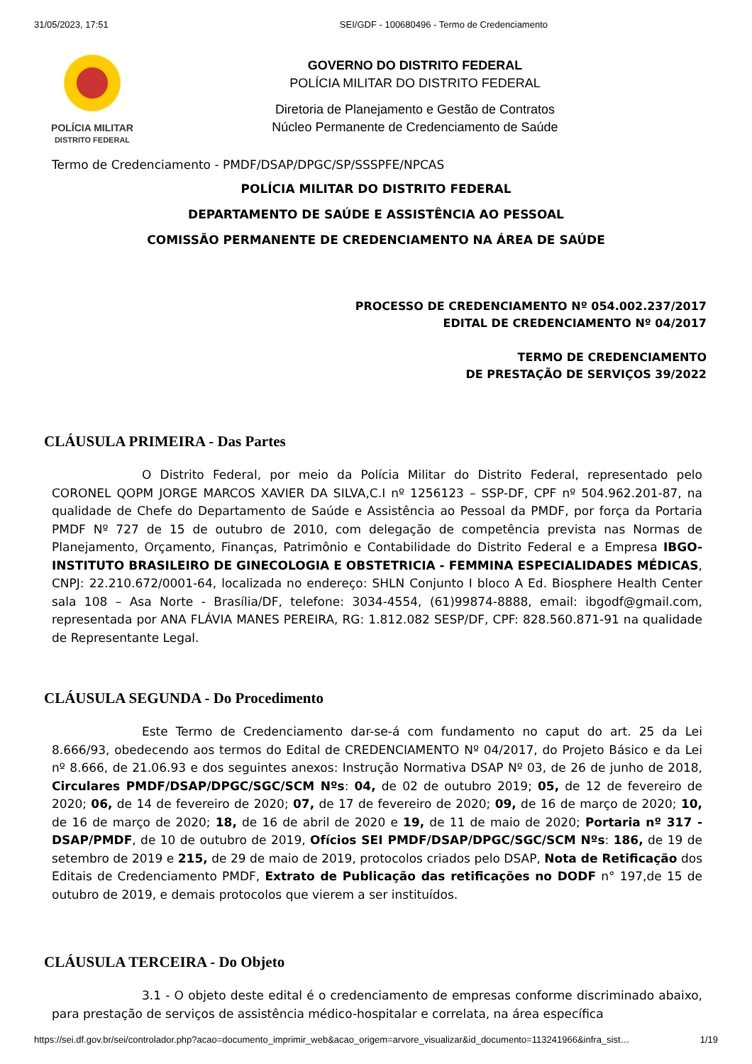31/05/2023, 17:51 SEI/GDF - 100680496 - Termo de Credenciamento
POLÍCIA MILITAR
DISTRITO FEDERAL
GOVERNO DO DISTRITO FEDERAL
POLÍCIA MILITAR DO DISTRITO FEDERAL
Diretoria de Planejamento e Gestão de Contratos
Núcleo Permanente de Credenciamento de Saúde
Termo de Credenciamento - PMDF/DSAP/DPGC/SP/SSSPFE/NPCAS
POLÍCIA MILITAR DO DISTRITO FEDERAL
DEPARTAMENTO DE SAÚDE E ASSISTÊNCIA AO PESSOAL
COMISSÃO PERMANENTE DE CREDENCIAMENTO NA ÁREA DE SAÚDE
PROCESSO DE CREDENCIAMENTO Nº 054.002.237/2017
EDITAL DE CREDENCIAMENTO Nº 04/2017
TERMO DE CREDENCIAMENTO
DE PRESTAÇÃO DE SERVIÇOS 39/2022
CLÁUSULA PRIMEIRA - Das Partes
O Distrito Federal, por meio da Polícia Militar do Distrito Federal, representado pelo CORONEL QOPM JORGE MARCOS XAVIER DA SILVA,C.I nº 1256123 – SSP-DF, CPF nº 504.962.201-87, na qualidade de Chefe do Departamento de Saúde e Assistência ao Pessoal da PMDF, por força da Portaria PMDF Nº 727 de 15 de outubro de 2010, com delegação de competência prevista nas Normas de Planejamento, Orçamento, Finanças, Patrimônio e Contabilidade do Distrito Federal e a Empresa IBGO-INSTITUTO BRASILEIRO DE GINECOLOGIA E OBSTETRICIA - FEMMINA ESPECIALIDADES MÉDICAS, CNPJ: 22.210.672/0001-64, localizada no endereço: SHLN Conjunto I bloco A Ed. Biosphere Health Center sala 108 – Asa Norte - Brasília/DF, telefone: 3034-4554, (61)99874-8888, email: ibgodf@gmail.com, representada por ANA FLÁVIA MANES PEREIRA, RG: 1.812.082 SESP/DF, CPF: 828.560.871-91 na qualidade de Representante Legal.
CLÁUSULA SEGUNDA - Do Procedimento
Este Termo de Credenciamento dar-se-á com fundamento no caput do art. 25 da Lei 8.666/93, obedecendo aos termos do Edital de CREDENCIAMENTO Nº 04/2017, do Projeto Básico e da Lei nº 8.666, de 21.06.93 e dos seguintes anexos: Instrução Normativa DSAP Nº 03, de 26 de junho de 2018, Circulares PMDF/DSAP/DPGC/SGC/SCM Nºs: 04, de 02 de outubro 2019; 05, de 12 de fevereiro de 2020; 06, de 14 de fevereiro de 2020; 07, de 17 de fevereiro de 2020; 09, de 16 de março de 2020; 10, de 16 de março de 2020; 18, de 16 de abril de 2020 e 19, de 11 de maio de 2020; Portaria nº 317 - DSAP/PMDF, de 10 de outubro de 2019, Ofícios SEI PMDF/DSAP/DPGC/SGC/SCM Nºs: 186, de 19 de setembro de 2019 e 215, de 29 de maio de 2019, protocolos criados pelo DSAP, Nota de Retificação dos Editais de Credenciamento PMDF, Extrato de Publicação das retificações no DODF n° 197,de 15 de outubro de 2019, e demais protocolos que vierem a ser instituídos.
CLÁUSULA TERCEIRA - Do Objeto
3.1 - O objeto deste edital é o credenciamento de empresas conforme discriminado abaixo, para prestação de serviços de assistência médico-hospitalar e correlata, na área específica
https://sei.df.gov.br/sei/controlador.php?acao=documento_imprimir_web&acao_origem=arvore_visualizar&id_documento=113241966&infra_sist… 1/19